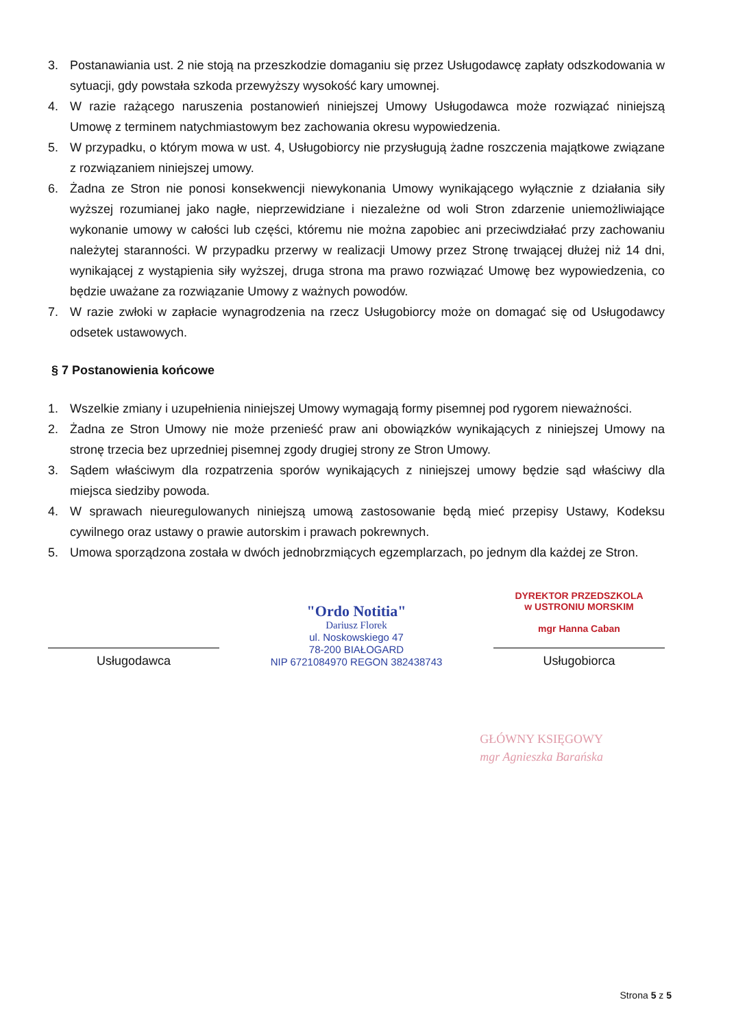3. Postanawiania ust. 2 nie stoją na przeszkodzie domaganiu się przez Usługodawcę zapłaty odszkodowania w sytuacji, gdy powstała szkoda przewyższy wysokość kary umownej.
4. W razie rażącego naruszenia postanowień niniejszej Umowy Usługodawca może rozwiązać niniejszą Umowę z terminem natychmiastowym bez zachowania okresu wypowiedzenia.
5. W przypadku, o którym mowa w ust. 4, Usługobiorcy nie przysługują żadne roszczenia majątkowe związane z rozwiązaniem niniejszej umowy.
6. Żadna ze Stron nie ponosi konsekwencji niewykonania Umowy wynikającego wyłącznie z działania siły wyższej rozumianej jako nagłe, nieprzewidziane i niezależne od woli Stron zdarzenie uniemożliwiające wykonanie umowy w całości lub części, któremu nie można zapobiec ani przeciwdziałać przy zachowaniu należytej staranności. W przypadku przerwy w realizacji Umowy przez Stronę trwającej dłużej niż 14 dni, wynikającej z wystąpienia siły wyższej, druga strona ma prawo rozwiązać Umowę bez wypowiedzenia, co będzie uważane za rozwiązanie Umowy z ważnych powodów.
7. W razie zwłoki w zapłacie wynagrodzenia na rzecz Usługobiorcy może on domagać się od Usługodawcy odsetek ustawowych.
§ 7 Postanowienia końcowe
1. Wszelkie zmiany i uzupełnienia niniejszej Umowy wymagają formy pisemnej pod rygorem nieważności.
2. Żadna ze Stron Umowy nie może przenieść praw ani obowiązków wynikających z niniejszej Umowy na stronę trzecia bez uprzedniej pisemnej zgody drugiej strony ze Stron Umowy.
3. Sądem właściwym dla rozpatrzenia sporów wynikających z niniejszej umowy będzie sąd właściwy dla miejsca siedziby powoda.
4. W sprawach nieuregulowanych niniejszą umową zastosowanie będą mieć przepisy Ustawy, Kodeksu cywilnego oraz ustawy o prawie autorskim i prawach pokrewnych.
5. Umowa sporządzona została w dwóch jednobrzmiących egzemplarzach, po jednym dla każdej ze Stron.
Usługodawca
"Ordo Notitia"
Dariusz Florek
ul. Noskowskiego 47
78-200 BIAŁOGARD
NIP 6721084970 REGON 382438743
DYREKTOR PRZEDSZKOLA
w USTRONIU MORSKIM
mgr Hanna Caban
Usługobiorca
GŁÓWNY KSIĘGOWY
mgr Agnieszka Barańska
Strona 5 z 5